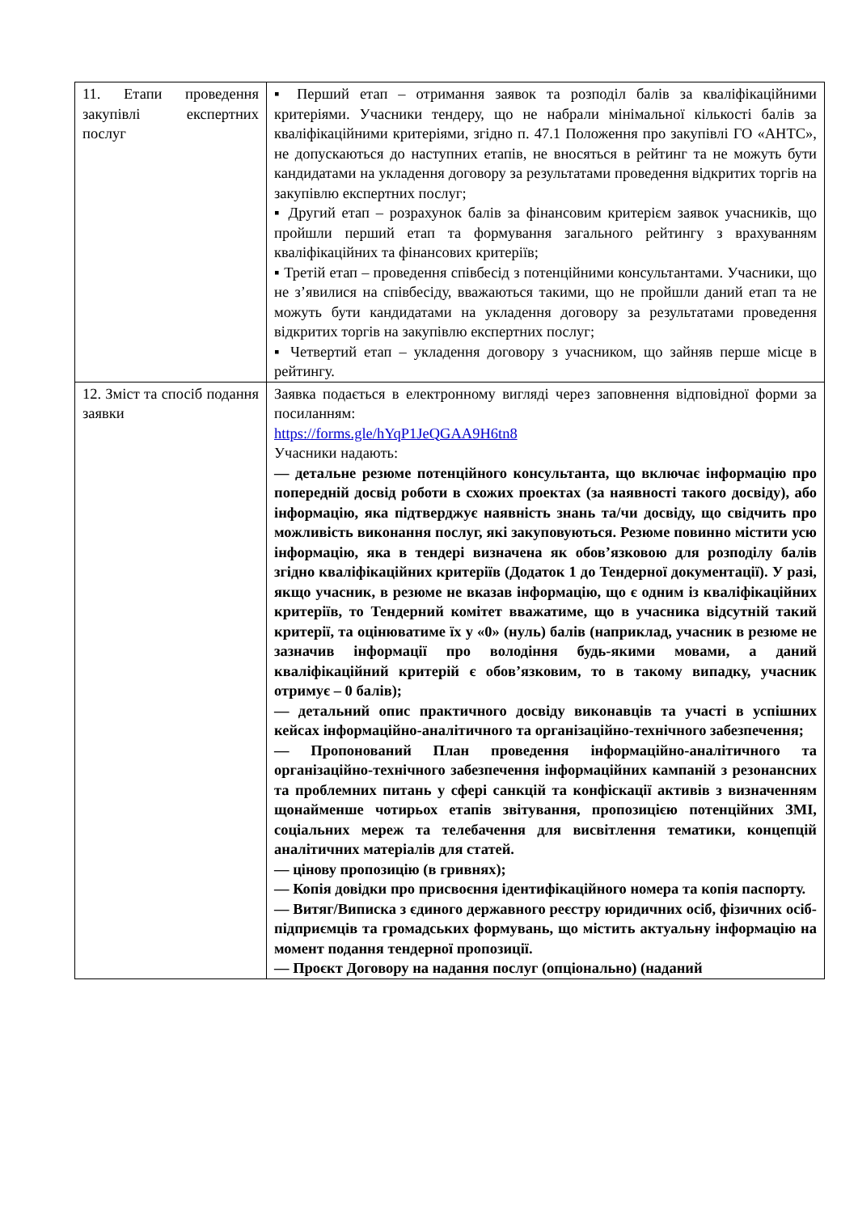| 11. Етапи проведення закупівлі експертних послуг | ▪ Перший етап – отримання заявок та розподіл балів за кваліфікаційними критеріями. Учасники тендеру, що не набрали мінімальної кількості балів за кваліфікаційними критеріями, згідно п. 47.1 Положення про закупівлі ГО «АНТС», не допускаються до наступних етапів, не вносяться в рейтинг та не можуть бути кандидатами на укладення договору за результатами проведення відкритих торгів на закупівлю експертних послуг; ▪ Другий етап – розрахунок балів за фінансовим критерієм заявок учасників, що пройшли перший етап та формування загального рейтингу з врахуванням кваліфікаційних та фінансових критеріїв; ▪ Третій етап – проведення співбесід з потенційними консультантами. Учасники, що не з’явилися на співбесіду, вважаються такими, що не пройшли даний етап та не можуть бути кандидатами на укладення договору за результатами проведення відкритих торгів на закупівлю експертних послуг; ▪ Четвертий етап – укладення договору з учасником, що зайняв перше місце в рейтингу. |
| 12. Зміст та спосіб подання заявки | Заявка подається в електронному вигляді через заповнення відповідної форми за посиланням: https://forms.gle/hYqP1JeQGAA9H6tn8 Учасники надають: — детальне резюме потенційного консультанта, що включає інформацію про попередній досвід роботи в схожих проектах (за наявності такого досвіду), або інформацію, яка підтверджує наявність знань та/чи досвіду, що свідчить про можливість виконання послуг, які закуповуються. Резюме повинно містити усю інформацію, яка в тендері визначена як обов’язковою для розподілу балів згідно кваліфікаційних критеріїв (Додаток 1 до Тендерної документації). У разі, якщо учасник, в резюме не вказав інформацію, що є одним із кваліфікаційних критеріїв, то Тендерний комітет вважатиме, що в учасника відсутній такий критерії, та оцінюватиме їх у «0» (нуль) балів (наприклад, учасник в резюме не зазначив інформації про володіння будь-якими мовами, а даний кваліфікаційний критерій є обов’язковим, то в такому випадку, учасник отримує – 0 балів); — детальний опис практичного досвіду виконавців та участі в успішних кейсах інформаційно-аналітичного та організаційно-технічного забезпечення; — Пропонований План проведення інформаційно-аналітичного та організаційно-технічного забезпечення інформаційних кампаній з резонансних та проблемних питань у сфері санкцій та конфіскації активів з визначенням щонайменше чотирьох етапів звітування, пропозицією потенційних ЗМІ, соціальних мереж та телебачення для висвітлення тематики, концепцій аналітичних матеріалів для статей. — цінову пропозицію (в гривнях); — Копія довідки про присвоєння ідентифікаційного номера та копія паспорту. — Витяг/Виписка з єдиного державного реєстру юридичних осіб, фізичних осіб-підприємців та громадських формувань, що містить актуальну інформацію на момент подання тендерної пропозиції. — Проєкт Договору на надання послуг (опціонально) (наданий |